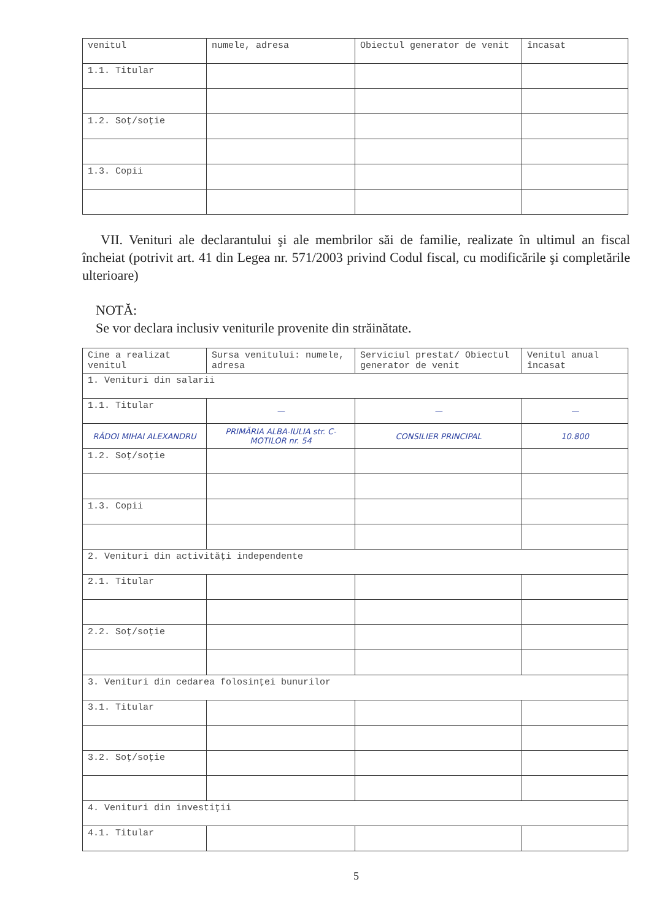| venitul | numele, adresa | Obiectul generator de venit | încasat |
| 1.1. Titular | | | |
| 1.2. Soţ/soţie | | | |
| 1.3. Copii | | | |
VII. Venituri ale declarantului şi ale membrilor săi de familie, realizate în ultimul an fiscal încheiat (potrivit art. 41 din Legea nr. 571/2003 privind Codul fiscal, cu modificările şi completările ulterioare)
NOTĂ:
Se vor declara inclusiv veniturile provenite din străinătate.
| Cine a realizat venitul | Sursa venitului: numele, adresa | Serviciul prestat/ Obiectul generator de venit | Venitul anual încasat |
| 1. Venituri din salarii | | | |
| 1.1. Titular | — | — | — |
| RĂDOI MIHAI ALEXANDRU | PRIMĂRIA ALBA-IULIA str. C-MOTILOR nr. 54 | CONSILIER PRINCIPAL | 10.800 |
| 1.2. Soţ/soţie | | | |
| 1.3. Copii | | | |
| 2. Venituri din activităţi independente | | | |
| 2.1. Titular | | | |
| 2.2. Soţ/soţie | | | |
| 3. Venituri din cedarea folosinţei bunurilor | | | |
| 3.1. Titular | | | |
| 3.2. Soţ/soţie | | | |
| 4. Venituri din investiţii | | | |
| 4.1. Titular | | | |
5